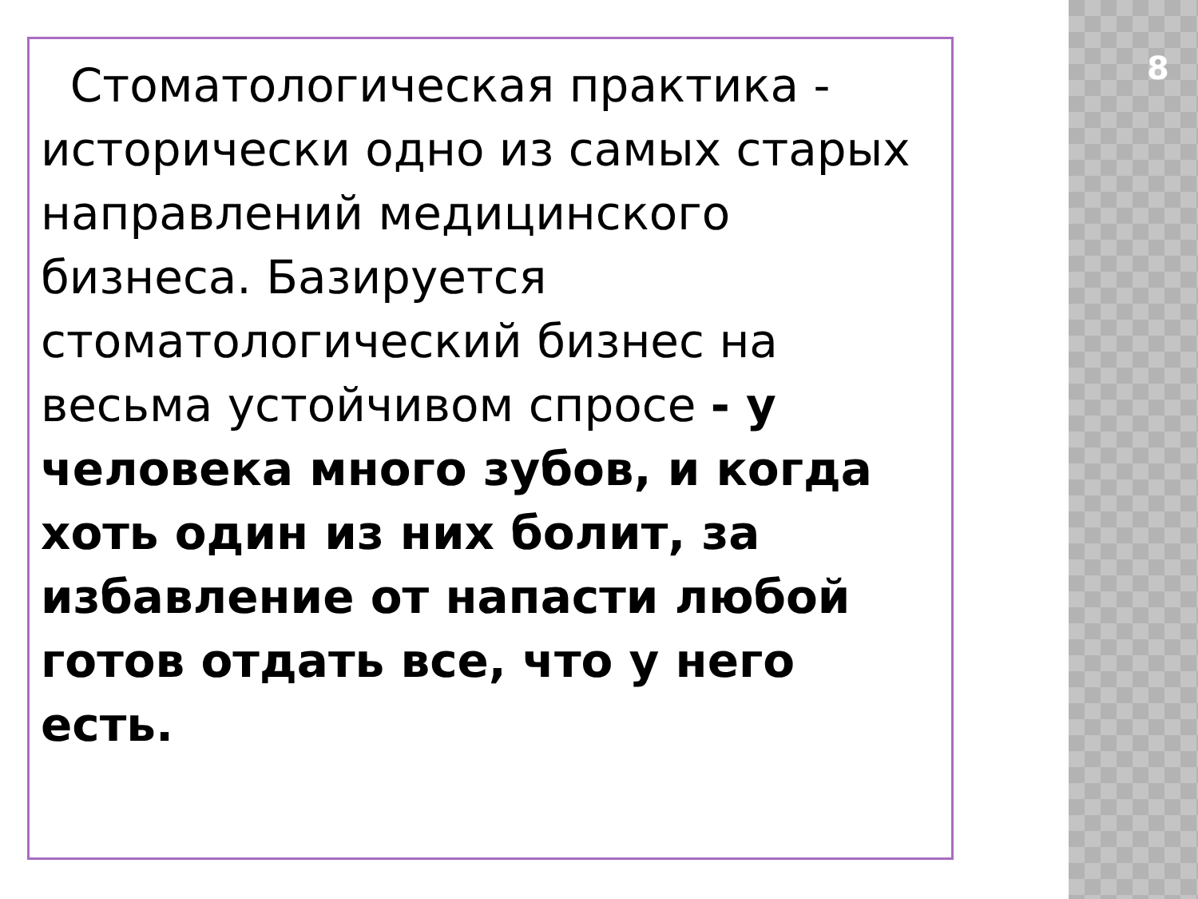8
Стоматологическая практика - исторически одно из самых старых направлений медицинского бизнеса. Базируется стоматологический бизнес на весьма устойчивом спросе - у человека много зубов, и когда хоть один из них болит, за избавление от напасти любой готов отдать все, что у него есть.